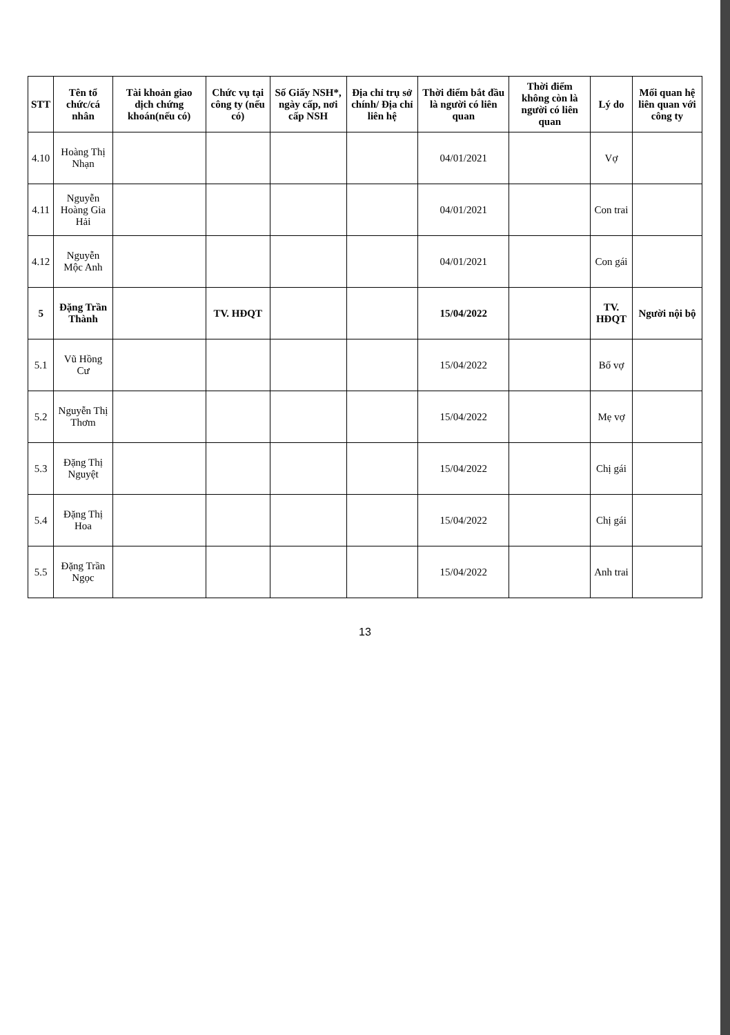| STT | Tên tổ chức/cá nhân | Tài khoản giao dịch chứng khoán(nếu có) | Chức vụ tại công ty (nếu có) | Số Giấy NSH*, ngày cấp, nơi cấp NSH | Địa chỉ trụ sở chính/ Địa chỉ liên hệ | Thời điểm bắt đầu là người có liên quan | Thời điểm không còn là người có liên quan | Lý do | Mối quan hệ liên quan với công ty |
| --- | --- | --- | --- | --- | --- | --- | --- | --- | --- |
| 4.10 | Hoàng Thị Nhạn | | | | | 04/01/2021 | | Vợ | |
| 4.11 | Nguyễn Hoàng Gia Hải | | | | | 04/01/2021 | | Con trai | |
| 4.12 | Nguyễn Mộc Anh | | | | | 04/01/2021 | | Con gái | |
| 5 | Đặng Trần Thành | | TV. HĐQT | | | 15/04/2022 | | TV. HĐQT | Người nội bộ |
| 5.1 | Vũ Hồng Cư | | | | | 15/04/2022 | | Bố vợ | |
| 5.2 | Nguyễn Thị Thơm | | | | | 15/04/2022 | | Mẹ vợ | |
| 5.3 | Đặng Thị Nguyệt | | | | | 15/04/2022 | | Chị gái | |
| 5.4 | Đặng Thị Hoa | | | | | 15/04/2022 | | Chị gái | |
| 5.5 | Đặng Trần Ngọc | | | | | 15/04/2022 | | Anh trai | |
13